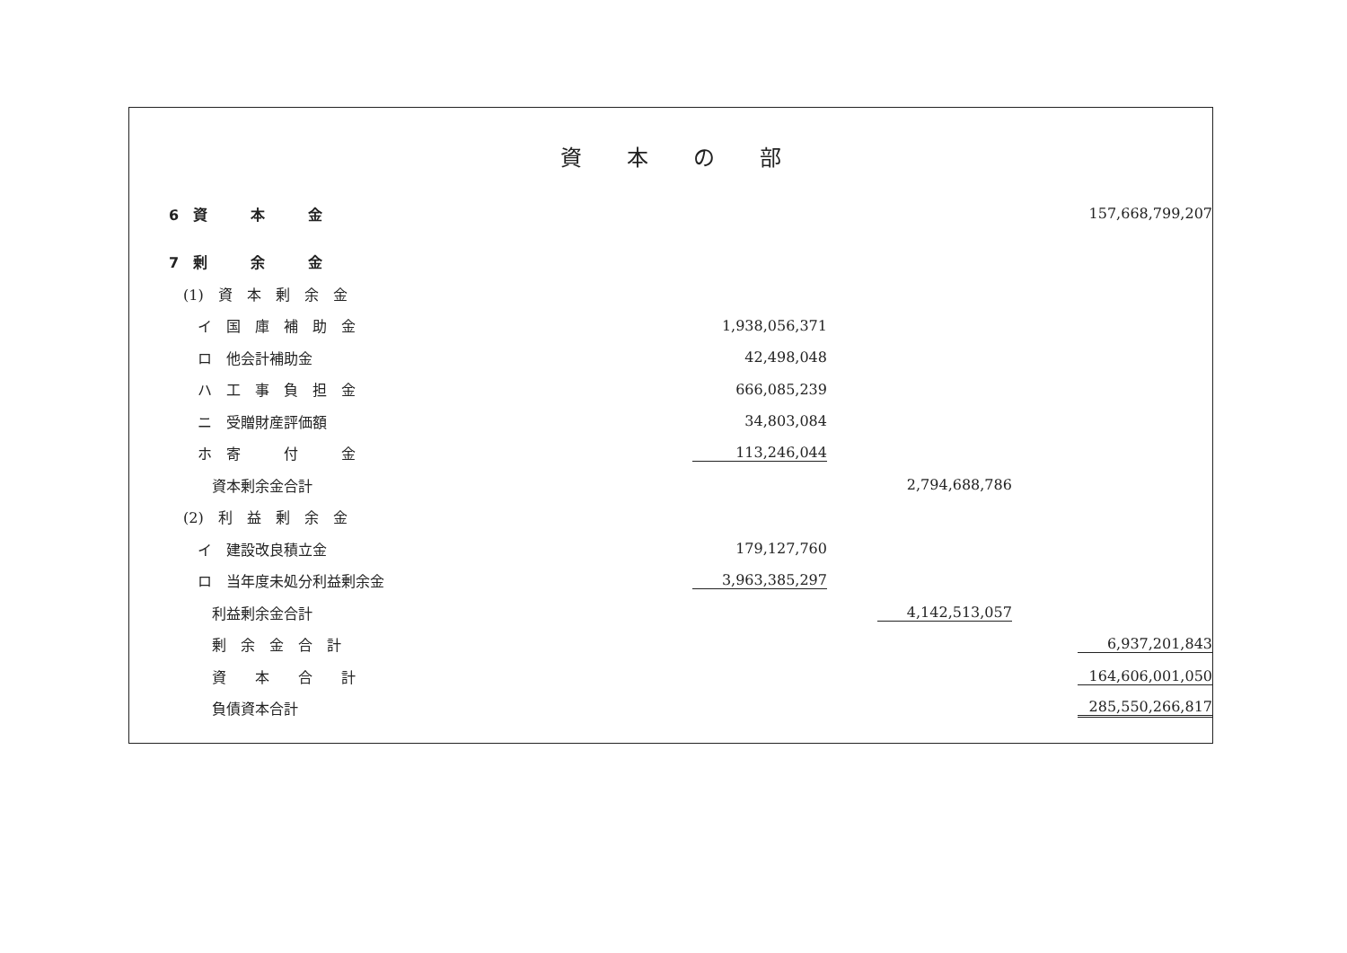資本の部
| 6 資 本 金 | | | 157,668,799,207 |
| 7 剰 余 金 | | | |
| (1) 資 本 剰 余 金 | | | |
| イ 国 庫 補 助 金 | 1,938,056,371 | | |
| ロ 他会計補助金 | 42,498,048 | | |
| ハ 工 事 負 担 金 | 666,085,239 | | |
| ニ 受贈財産評価額 | 34,803,084 | | |
| ホ 寄 付 金 | 113,246,044 | | |
| 資本剰余金合計 | | 2,794,688,786 | |
| (2) 利 益 剰 余 金 | | | |
| イ 建設改良積立金 | 179,127,760 | | |
| ロ 当年度未処分利益剰余金 | 3,963,385,297 | | |
| 利益剰余金合計 | | 4,142,513,057 | |
| 剰 余 金 合 計 | | | 6,937,201,843 |
| 資 本 合 計 | | | 164,606,001,050 |
| 負債資本合計 | | | 285,550,266,817 |